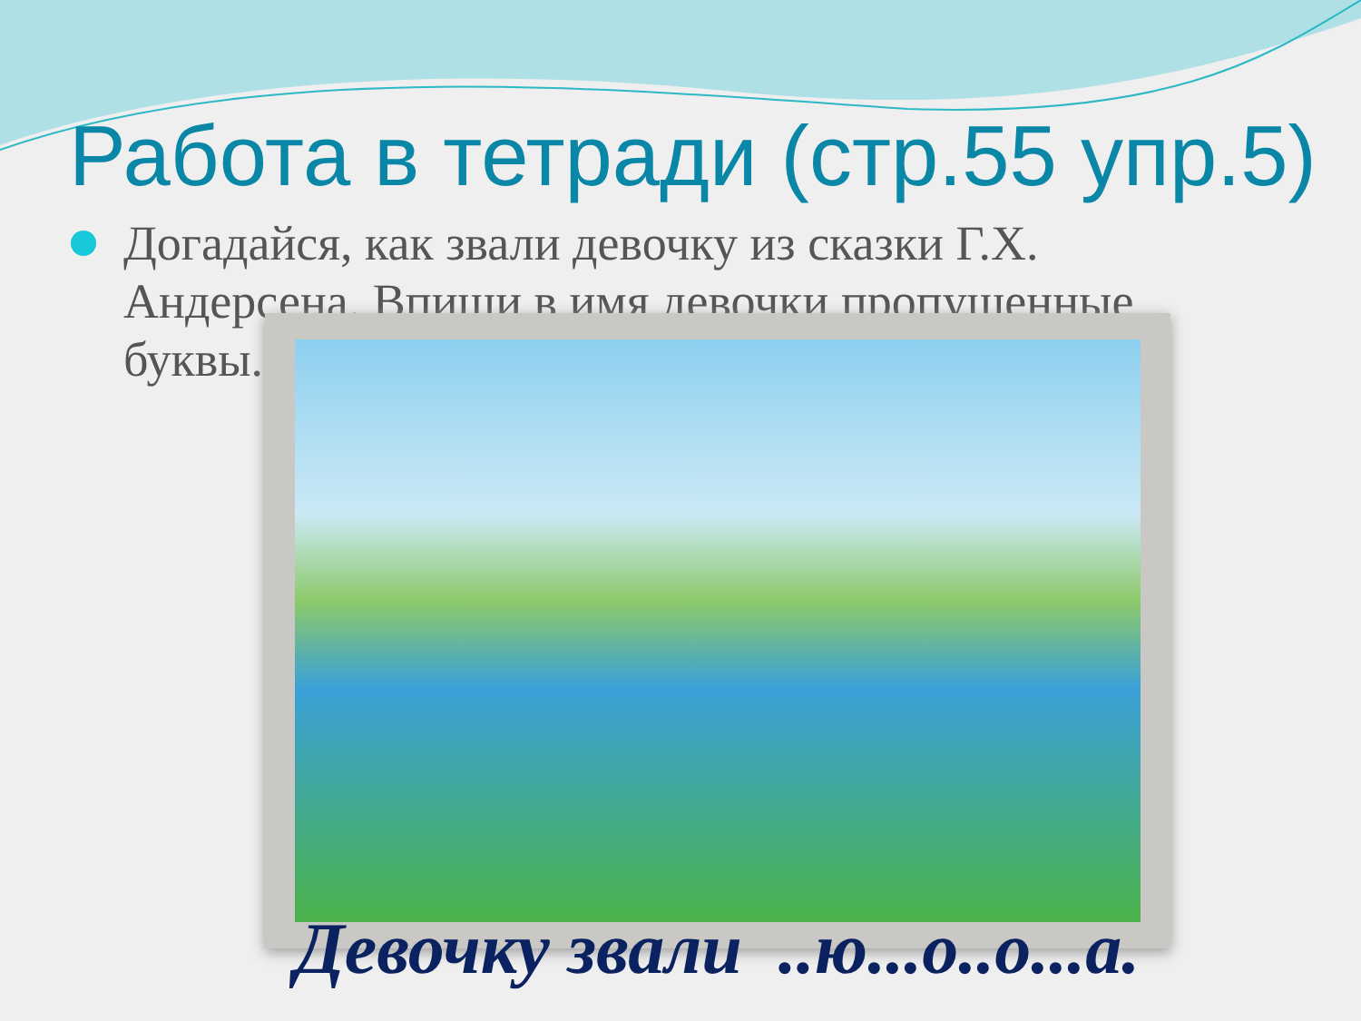Работа в тетради (стр.55 упр.5)
Догадайся, как звали девочку из сказки Г.Х. Андерсена. Впиши в имя девочки пропущенные буквы.
Девочку звали ..ю...о..о...а.